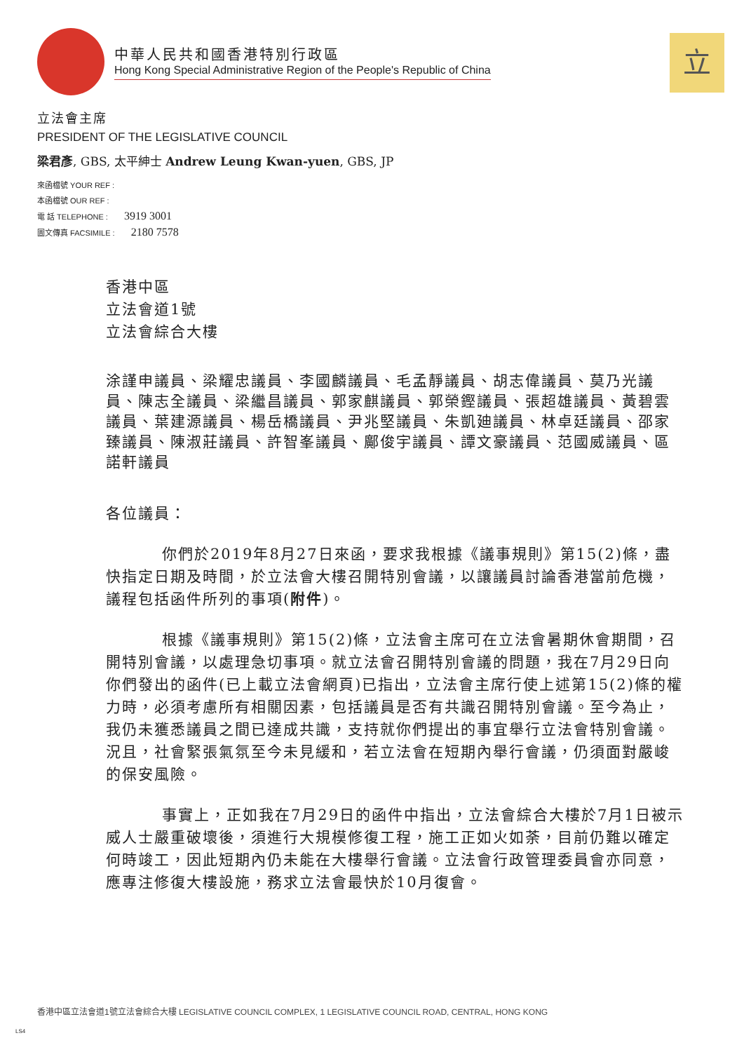中華人民共和國香港特別行政區
Hong Kong Special Administrative Region of the People's Republic of China
立
立法會主席
PRESIDENT OF THE LEGISLATIVE COUNCIL
梁君彥, GBS, 太平紳士 Andrew Leung Kwan-yuen, GBS, JP
來函檔號 YOUR REF :
本函檔號 OUR REF :
電 話 TELEPHONE : 3919 3001
圖文傳真 FACSIMILE : 2180 7578
香港中區
立法會道1號
立法會綜合大樓
涂謹申議員、梁耀忠議員、李國麟議員、毛孟靜議員、胡志偉議員、莫乃光議員、陳志全議員、梁繼昌議員、郭家麒議員、郭榮鏗議員、張超雄議員、黃碧雲議員、葉建源議員、楊岳橋議員、尹兆堅議員、朱凱廸議員、林卓廷議員、邵家臻議員、陳淑莊議員、許智峯議員、鄺俊宇議員、譚文豪議員、范國威議員、區諾軒議員
各位議員：
你們於2019年8月27日來函，要求我根據《議事規則》第15(2)條，盡快指定日期及時間，於立法會大樓召開特別會議，以讓議員討論香港當前危機，議程包括函件所列的事項(附件)。
根據《議事規則》第15(2)條，立法會主席可在立法會暑期休會期間，召開特別會議，以處理急切事項。就立法會召開特別會議的問題，我在7月29日向你們發出的函件(已上載立法會網頁)已指出，立法會主席行使上述第15(2)條的權力時，必須考慮所有相關因素，包括議員是否有共識召開特別會議。至今為止，我仍未獲悉議員之間已達成共識，支持就你們提出的事宜舉行立法會特別會議。況且，社會緊張氣氛至今未見緩和，若立法會在短期內舉行會議，仍須面對嚴峻的保安風險。
事實上，正如我在7月29日的函件中指出，立法會綜合大樓於7月1日被示威人士嚴重破壞後，須進行大規模修復工程，施工正如火如荼，目前仍難以確定何時竣工，因此短期內仍未能在大樓舉行會議。立法會行政管理委員會亦同意，應專注修復大樓設施，務求立法會最快於10月復會。
香港中區立法會道1號立法會綜合大樓 LEGISLATIVE COUNCIL COMPLEX, 1 LEGISLATIVE COUNCIL ROAD, CENTRAL, HONG KONG
LS4